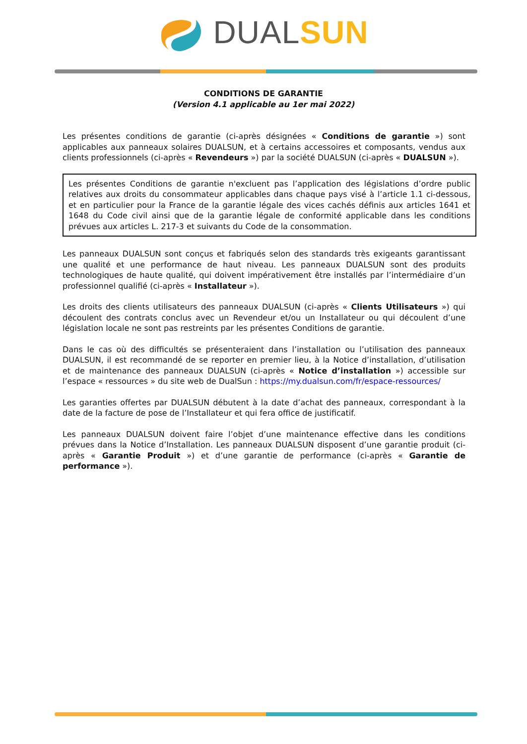DUAL SUN
CONDITIONS DE GARANTIE
(Version 4.1 applicable au 1er mai 2022)
Les présentes conditions de garantie (ci-après désignées « Conditions de garantie ») sont applicables aux panneaux solaires DUALSUN, et à certains accessoires et composants, vendus aux clients professionnels (ci-après « Revendeurs ») par la société DUALSUN (ci-après « DUALSUN »).
Les présentes Conditions de garantie n'excluent pas l’application des législations d’ordre public relatives aux droits du consommateur applicables dans chaque pays visé à l’article 1.1 ci-dessous, et en particulier pour la France de la garantie légale des vices cachés définis aux articles 1641 et 1648 du Code civil ainsi que de la garantie légale de conformité applicable dans les conditions prévues aux articles L. 217-3 et suivants du Code de la consommation.
Les panneaux DUALSUN sont conçus et fabriqués selon des standards très exigeants garantissant une qualité et une performance de haut niveau. Les panneaux DUALSUN sont des produits technologiques de haute qualité, qui doivent impérativement être installés par l’intermédiaire d’un professionnel qualifié (ci-après « Installateur »).
Les droits des clients utilisateurs des panneaux DUALSUN (ci-après « Clients Utilisateurs ») qui découlent des contrats conclus avec un Revendeur et/ou un Installateur ou qui découlent d’une législation locale ne sont pas restreints par les présentes Conditions de garantie.
Dans le cas où des difficultés se présenteraient dans l’installation ou l’utilisation des panneaux DUALSUN, il est recommandé de se reporter en premier lieu, à la Notice d’installation, d’utilisation et de maintenance des panneaux DUALSUN (ci-après « Notice d’installation ») accessible sur l’espace « ressources » du site web de DualSun : https://my.dualsun.com/fr/espace-ressources/
Les garanties offertes par DUALSUN débutent à la date d’achat des panneaux, correspondant à la date de la facture de pose de l’Installateur et qui fera office de justificatif.
Les panneaux DUALSUN doivent faire l’objet d’une maintenance effective dans les conditions prévues dans la Notice d’Installation. Les panneaux DUALSUN disposent d’une garantie produit (ci-après « Garantie Produit ») et d’une garantie de performance (ci-après « Garantie de performance »).